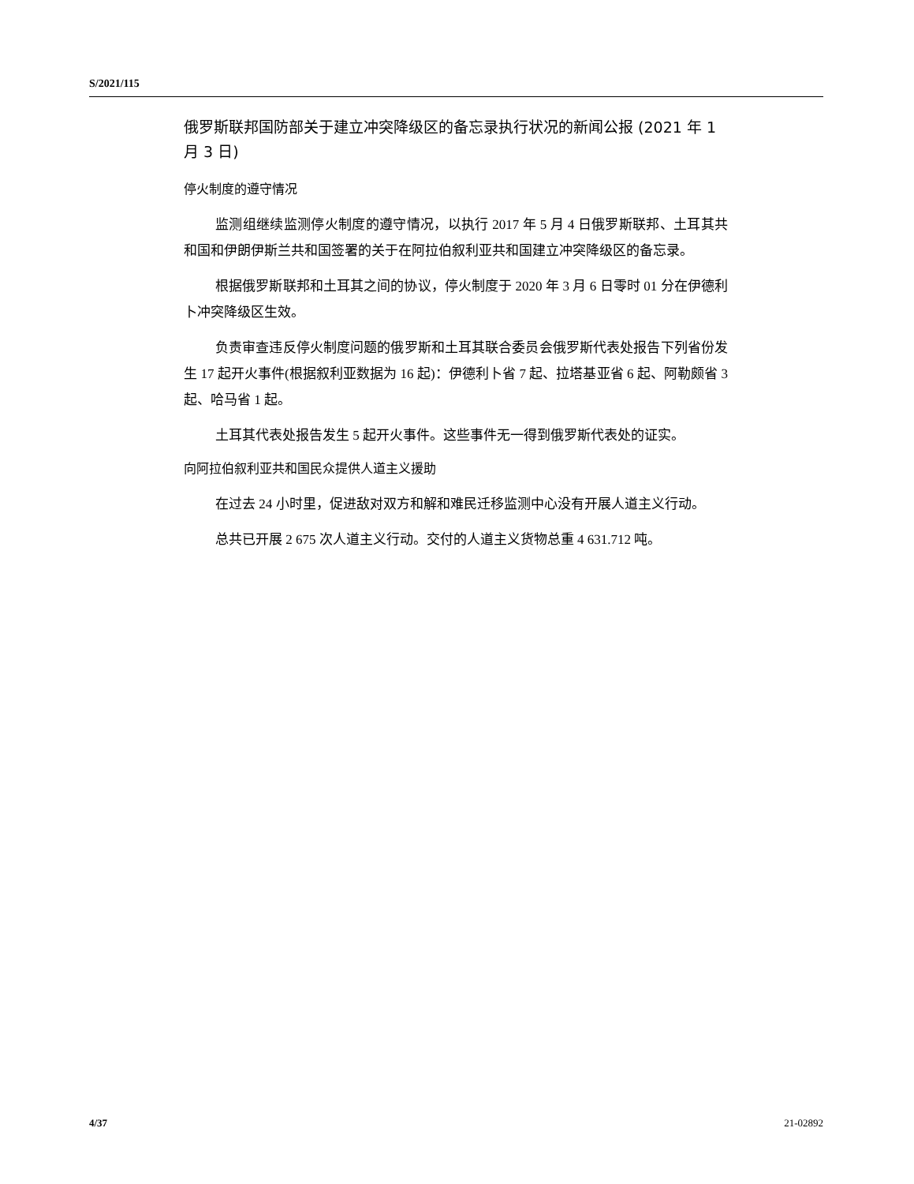S/2021/115
俄罗斯联邦国防部关于建立冲突降级区的备忘录执行状况的新闻公报 (2021 年 1 月 3 日)
停火制度的遵守情况
监测组继续监测停火制度的遵守情况，以执行 2017 年 5 月 4 日俄罗斯联邦、土耳其共和国和伊朗伊斯兰共和国签署的关于在阿拉伯叙利亚共和国建立冲突降级区的备忘录。
根据俄罗斯联邦和土耳其之间的协议，停火制度于 2020 年 3 月 6 日零时 01 分在伊德利卜冲突降级区生效。
负责审查违反停火制度问题的俄罗斯和土耳其联合委员会俄罗斯代表处报告下列省份发生 17 起开火事件(根据叙利亚数据为 16 起)：伊德利卜省 7 起、拉塔基亚省 6 起、阿勒颇省 3 起、哈马省 1 起。
土耳其代表处报告发生 5 起开火事件。这些事件无一得到俄罗斯代表处的证实。
向阿拉伯叙利亚共和国民众提供人道主义援助
在过去 24 小时里，促进敌对双方和解和难民迁移监测中心没有开展人道主义行动。
总共已开展 2 675 次人道主义行动。交付的人道主义货物总重 4 631.712 吨。
4/37 21-02892